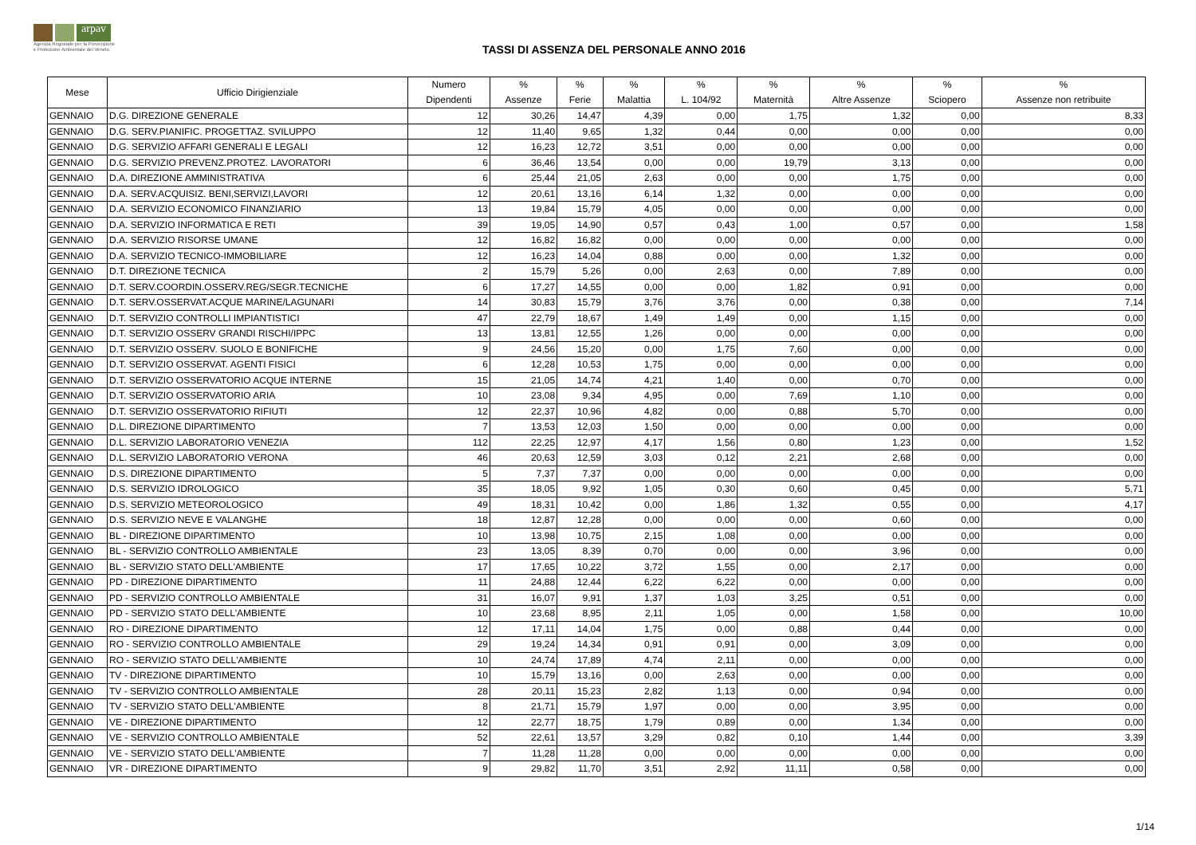arpav
Agenzia Regionale per la Prevenzione
e Protezione Ambientale del Veneto
TASSI DI ASSENZA DEL PERSONALE ANNO 2016
| Mese | Ufficio Dirigienziale | Numero Dipendenti | % Assenze | % Ferie | % Malattia | % L. 104/92 | % Maternità | % Altre Assenze | % Sciopero | % Assenze non retribuite |
| --- | --- | --- | --- | --- | --- | --- | --- | --- | --- | --- |
| GENNAIO | D.G. DIREZIONE GENERALE | 12 | 30,26 | 14,47 | 4,39 | 0,00 | 1,75 | 1,32 | 0,00 | 8,33 |
| GENNAIO | D.G. SERV.PIANIFIC. PROGETTAZ. SVILUPPO | 12 | 11,40 | 9,65 | 1,32 | 0,44 | 0,00 | 0,00 | 0,00 | 0,00 |
| GENNAIO | D.G. SERVIZIO AFFARI GENERALI E LEGALI | 12 | 16,23 | 12,72 | 3,51 | 0,00 | 0,00 | 0,00 | 0,00 | 0,00 |
| GENNAIO | D.G. SERVIZIO PREVENZ.PROTEZ. LAVORATORI | 6 | 36,46 | 13,54 | 0,00 | 0,00 | 19,79 | 3,13 | 0,00 | 0,00 |
| GENNAIO | D.A. DIREZIONE AMMINISTRATIVA | 6 | 25,44 | 21,05 | 2,63 | 0,00 | 0,00 | 1,75 | 0,00 | 0,00 |
| GENNAIO | D.A. SERV.ACQUISIZ. BENI,SERVIZI,LAVORI | 12 | 20,61 | 13,16 | 6,14 | 1,32 | 0,00 | 0,00 | 0,00 | 0,00 |
| GENNAIO | D.A. SERVIZIO ECONOMICO FINANZIARIO | 13 | 19,84 | 15,79 | 4,05 | 0,00 | 0,00 | 0,00 | 0,00 | 0,00 |
| GENNAIO | D.A. SERVIZIO INFORMATICA E RETI | 39 | 19,05 | 14,90 | 0,57 | 0,43 | 1,00 | 0,57 | 0,00 | 1,58 |
| GENNAIO | D.A. SERVIZIO RISORSE UMANE | 12 | 16,82 | 16,82 | 0,00 | 0,00 | 0,00 | 0,00 | 0,00 | 0,00 |
| GENNAIO | D.A. SERVIZIO TECNICO-IMMOBILIARE | 12 | 16,23 | 14,04 | 0,88 | 0,00 | 0,00 | 1,32 | 0,00 | 0,00 |
| GENNAIO | D.T. DIREZIONE TECNICA | 2 | 15,79 | 5,26 | 0,00 | 2,63 | 0,00 | 7,89 | 0,00 | 0,00 |
| GENNAIO | D.T. SERV.COORDIN.OSSERV.REG/SEGR.TECNICHE | 6 | 17,27 | 14,55 | 0,00 | 0,00 | 1,82 | 0,91 | 0,00 | 0,00 |
| GENNAIO | D.T. SERV.OSSERVAT.ACQUE MARINE/LAGUNARI | 14 | 30,83 | 15,79 | 3,76 | 3,76 | 0,00 | 0,38 | 0,00 | 7,14 |
| GENNAIO | D.T. SERVIZIO CONTROLLI IMPIANTISTICI | 47 | 22,79 | 18,67 | 1,49 | 1,49 | 0,00 | 1,15 | 0,00 | 0,00 |
| GENNAIO | D.T. SERVIZIO OSSERV GRANDI RISCHI/IPPC | 13 | 13,81 | 12,55 | 1,26 | 0,00 | 0,00 | 0,00 | 0,00 | 0,00 |
| GENNAIO | D.T. SERVIZIO OSSERV. SUOLO E BONIFICHE | 9 | 24,56 | 15,20 | 0,00 | 1,75 | 7,60 | 0,00 | 0,00 | 0,00 |
| GENNAIO | D.T. SERVIZIO OSSERVAT. AGENTI FISICI | 6 | 12,28 | 10,53 | 1,75 | 0,00 | 0,00 | 0,00 | 0,00 | 0,00 |
| GENNAIO | D.T. SERVIZIO OSSERVATORIO ACQUE INTERNE | 15 | 21,05 | 14,74 | 4,21 | 1,40 | 0,00 | 0,70 | 0,00 | 0,00 |
| GENNAIO | D.T. SERVIZIO OSSERVATORIO ARIA | 10 | 23,08 | 9,34 | 4,95 | 0,00 | 7,69 | 1,10 | 0,00 | 0,00 |
| GENNAIO | D.T. SERVIZIO OSSERVATORIO RIFIUTI | 12 | 22,37 | 10,96 | 4,82 | 0,00 | 0,88 | 5,70 | 0,00 | 0,00 |
| GENNAIO | D.L. DIREZIONE DIPARTIMENTO | 7 | 13,53 | 12,03 | 1,50 | 0,00 | 0,00 | 0,00 | 0,00 | 0,00 |
| GENNAIO | D.L. SERVIZIO LABORATORIO VENEZIA | 112 | 22,25 | 12,97 | 4,17 | 1,56 | 0,80 | 1,23 | 0,00 | 1,52 |
| GENNAIO | D.L. SERVIZIO LABORATORIO VERONA | 46 | 20,63 | 12,59 | 3,03 | 0,12 | 2,21 | 2,68 | 0,00 | 0,00 |
| GENNAIO | D.S. DIREZIONE DIPARTIMENTO | 5 | 7,37 | 7,37 | 0,00 | 0,00 | 0,00 | 0,00 | 0,00 | 0,00 |
| GENNAIO | D.S. SERVIZIO IDROLOGICO | 35 | 18,05 | 9,92 | 1,05 | 0,30 | 0,60 | 0,45 | 0,00 | 5,71 |
| GENNAIO | D.S. SERVIZIO METEOROLOGICO | 49 | 18,31 | 10,42 | 0,00 | 1,86 | 1,32 | 0,55 | 0,00 | 4,17 |
| GENNAIO | D.S. SERVIZIO NEVE E VALANGHE | 18 | 12,87 | 12,28 | 0,00 | 0,00 | 0,00 | 0,60 | 0,00 | 0,00 |
| GENNAIO | BL - DIREZIONE DIPARTIMENTO | 10 | 13,98 | 10,75 | 2,15 | 1,08 | 0,00 | 0,00 | 0,00 | 0,00 |
| GENNAIO | BL - SERVIZIO CONTROLLO AMBIENTALE | 23 | 13,05 | 8,39 | 0,70 | 0,00 | 0,00 | 3,96 | 0,00 | 0,00 |
| GENNAIO | BL - SERVIZIO STATO DELL'AMBIENTE | 17 | 17,65 | 10,22 | 3,72 | 1,55 | 0,00 | 2,17 | 0,00 | 0,00 |
| GENNAIO | PD - DIREZIONE DIPARTIMENTO | 11 | 24,88 | 12,44 | 6,22 | 6,22 | 0,00 | 0,00 | 0,00 | 0,00 |
| GENNAIO | PD - SERVIZIO CONTROLLO AMBIENTALE | 31 | 16,07 | 9,91 | 1,37 | 1,03 | 3,25 | 0,51 | 0,00 | 0,00 |
| GENNAIO | PD - SERVIZIO STATO DELL'AMBIENTE | 10 | 23,68 | 8,95 | 2,11 | 1,05 | 0,00 | 1,58 | 0,00 | 10,00 |
| GENNAIO | RO - DIREZIONE DIPARTIMENTO | 12 | 17,11 | 14,04 | 1,75 | 0,00 | 0,88 | 0,44 | 0,00 | 0,00 |
| GENNAIO | RO - SERVIZIO CONTROLLO AMBIENTALE | 29 | 19,24 | 14,34 | 0,91 | 0,91 | 0,00 | 3,09 | 0,00 | 0,00 |
| GENNAIO | RO - SERVIZIO STATO DELL'AMBIENTE | 10 | 24,74 | 17,89 | 4,74 | 2,11 | 0,00 | 0,00 | 0,00 | 0,00 |
| GENNAIO | TV - DIREZIONE DIPARTIMENTO | 10 | 15,79 | 13,16 | 0,00 | 2,63 | 0,00 | 0,00 | 0,00 | 0,00 |
| GENNAIO | TV - SERVIZIO CONTROLLO AMBIENTALE | 28 | 20,11 | 15,23 | 2,82 | 1,13 | 0,00 | 0,94 | 0,00 | 0,00 |
| GENNAIO | TV - SERVIZIO STATO DELL'AMBIENTE | 8 | 21,71 | 15,79 | 1,97 | 0,00 | 0,00 | 3,95 | 0,00 | 0,00 |
| GENNAIO | VE - DIREZIONE DIPARTIMENTO | 12 | 22,77 | 18,75 | 1,79 | 0,89 | 0,00 | 1,34 | 0,00 | 0,00 |
| GENNAIO | VE - SERVIZIO CONTROLLO AMBIENTALE | 52 | 22,61 | 13,57 | 3,29 | 0,82 | 0,10 | 1,44 | 0,00 | 3,39 |
| GENNAIO | VE - SERVIZIO STATO DELL'AMBIENTE | 7 | 11,28 | 11,28 | 0,00 | 0,00 | 0,00 | 0,00 | 0,00 | 0,00 |
| GENNAIO | VR - DIREZIONE DIPARTIMENTO | 9 | 29,82 | 11,70 | 3,51 | 2,92 | 11,11 | 0,58 | 0,00 | 0,00 |
1/14